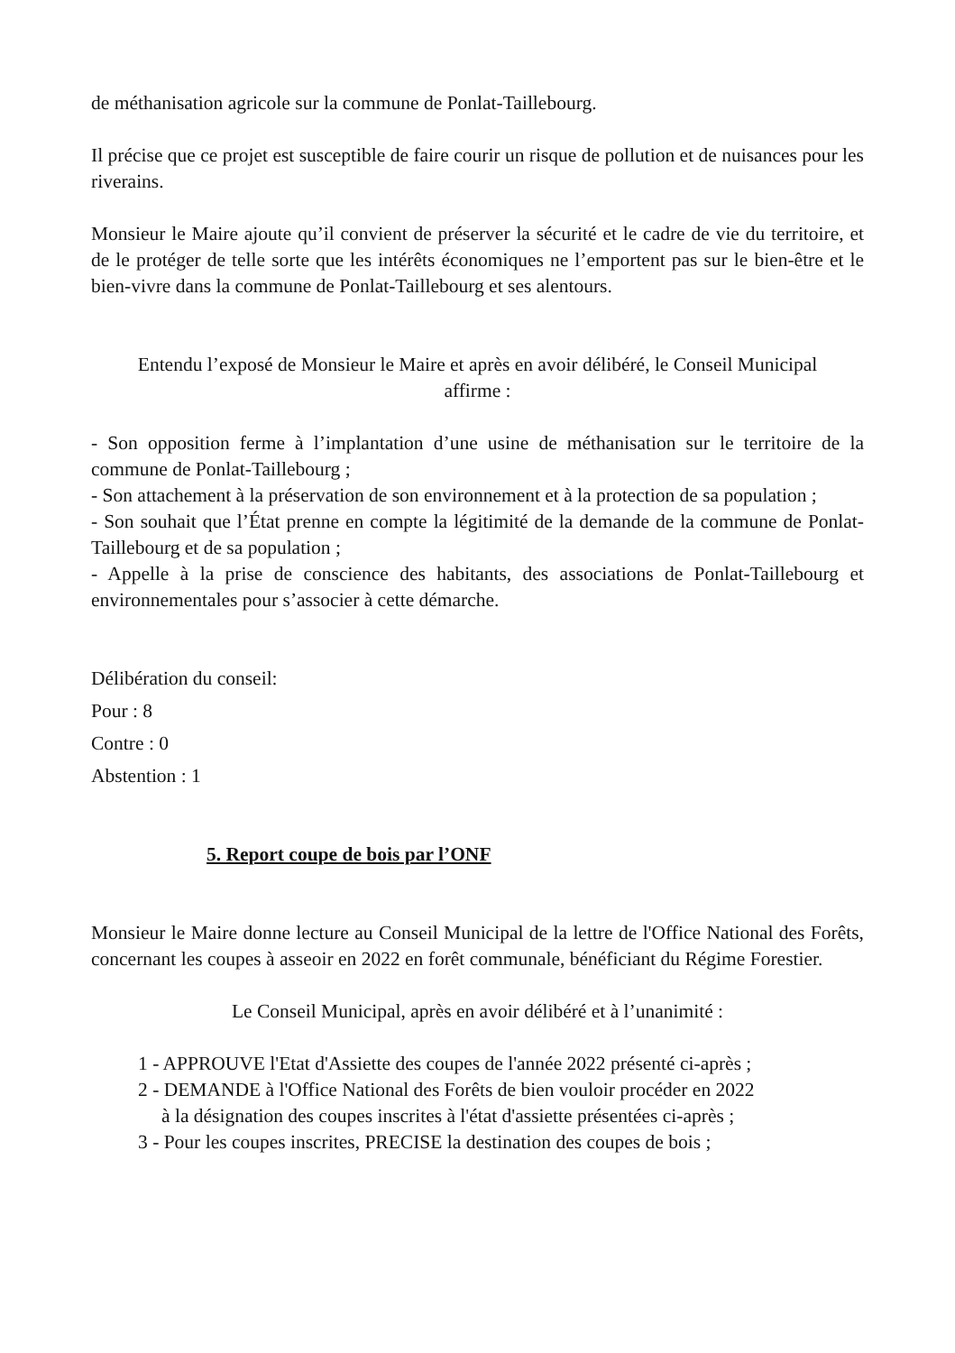de méthanisation agricole sur la commune de Ponlat-Taillebourg.
Il précise que ce projet est susceptible de faire courir un risque de pollution et de nuisances pour les riverains.
Monsieur le Maire ajoute qu’il convient de préserver la sécurité et le cadre de vie du territoire, et de le protéger de telle sorte que les intérêts économiques ne l’emportent pas sur le bien-être et le bien-vivre dans la commune de Ponlat-Taillebourg et ses alentours.
Entendu l’exposé de Monsieur le Maire et après en avoir délibéré, le Conseil Municipal affirme :
- Son opposition ferme à l’implantation d’une usine de méthanisation sur le territoire de la commune de Ponlat-Taillebourg ;
- Son attachement à la préservation de son environnement et à la protection de sa population ;
- Son souhait que l’État prenne en compte la légitimité de la demande de la commune de Ponlat-Taillebourg et de sa population ;
- Appelle à la prise de conscience des habitants, des associations de Ponlat-Taillebourg et environnementales pour s’associer à cette démarche.
Délibération du conseil:
Pour : 8
Contre : 0
Abstention : 1
5. Report coupe de bois par l’ONF
Monsieur le Maire donne lecture au Conseil Municipal de la lettre de l'Office National des Forêts, concernant les coupes à asseoir en 2022 en forêt communale, bénéficiant du Régime Forestier.
Le Conseil Municipal, après en avoir délibéré et à l’unanimité :
1 - APPROUVE l'Etat d'Assiette des coupes de l'année 2022 présenté ci-après ;
2 - DEMANDE à l'Office National des Forêts de bien vouloir procéder en 2022
à la désignation des coupes inscrites à l'état d'assiette présentées ci-après ;
3 - Pour les coupes inscrites, PRECISE la destination des coupes de bois ;